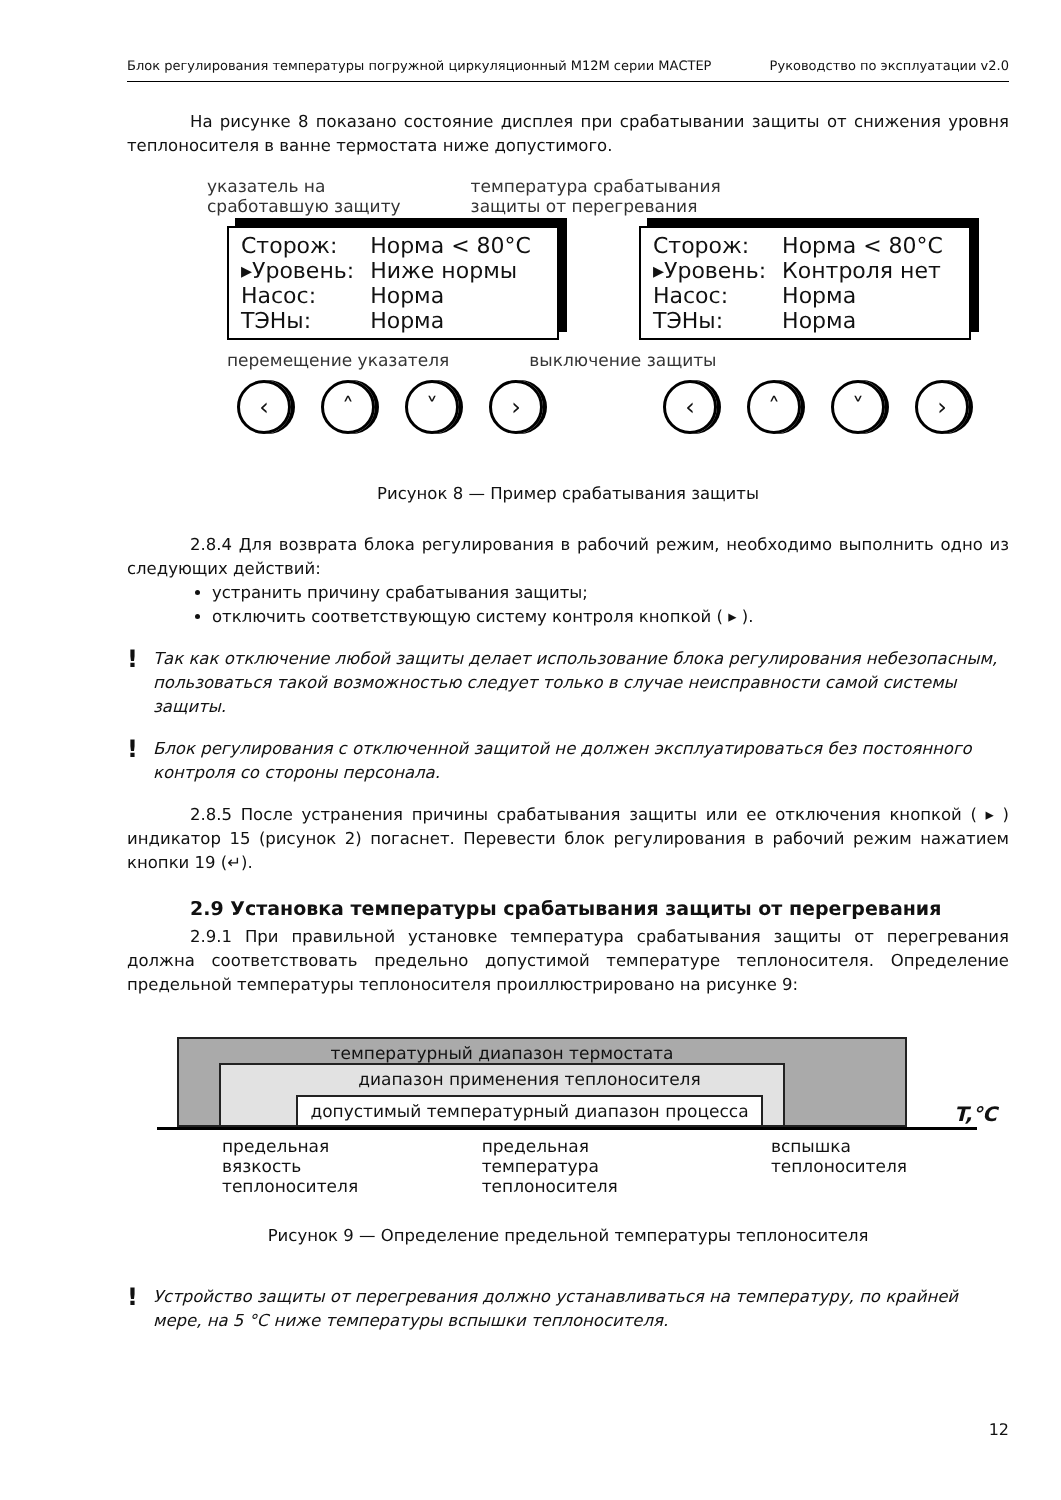Блок регулирования температуры погружной циркуляционный М12М серии МАСТЕР Руководство по эксплуатации v2.0
На рисунке 8 показано состояние дисплея при срабатывании защиты от снижения уровня теплоносителя в ванне термостата ниже допустимого.
указатель на
сработавшую защиту
температура срабатывания
защиты от перегревания
| Сторож: | Норма < 80°C |
| ▸Уровень: | Ниже нормы |
| Насос: | Норма |
| ТЭНы: | Норма |
| Сторож: | Норма < 80°C |
| ▸Уровень: | Контроля нет |
| Насос: | Норма |
| ТЭНы: | Норма |
перемещение указателя выключение защиты
‹ ˄ ˅ › ‹ ˄ ˅ ›
Рисунок 8 — Пример срабатывания защиты
2.8.4 Для возврата блока регулирования в рабочий режим, необходимо выполнить одно из следующих действий:
устранить причину срабатывания защиты;
отключить соответствующую систему контроля кнопкой ( ▸ ).
!
Так как отключение любой защиты делает использование блока регулирования небезопасным, пользоваться такой возможностью следует только в случае неисправности самой системы защиты.
!
Блок регулирования с отключенной защитой не должен эксплуатироваться без постоянного контроля со стороны персонала.
2.8.5 После устранения причины срабатывания защиты или ее отключения кнопкой ( ▸ ) индикатор 15 (рисунок 2) погаснет. Перевести блок регулирования в рабочий режим нажатием кнопки 19 (↵).
2.9 Установка температуры срабатывания защиты от перегревания
2.9.1 При правильной установке температура срабатывания защиты от перегревания должна соответствовать предельно допустимой температуре теплоносителя. Определение предельной температуры теплоносителя проиллюстрировано на рисунке 9:
температурный диапазон термостата
диапазон применения теплоносителя
допустимый температурный диапазон процесса
T,°C
предельная вязкость
теплоносителя предельная температура
теплоносителя вспышка
теплоносителя
Рисунок 9 — Определение предельной температуры теплоносителя
!
Устройство защиты от перегревания должно устанавливаться на температуру, по крайней мере, на 5 °C ниже температуры вспышки теплоносителя.
12